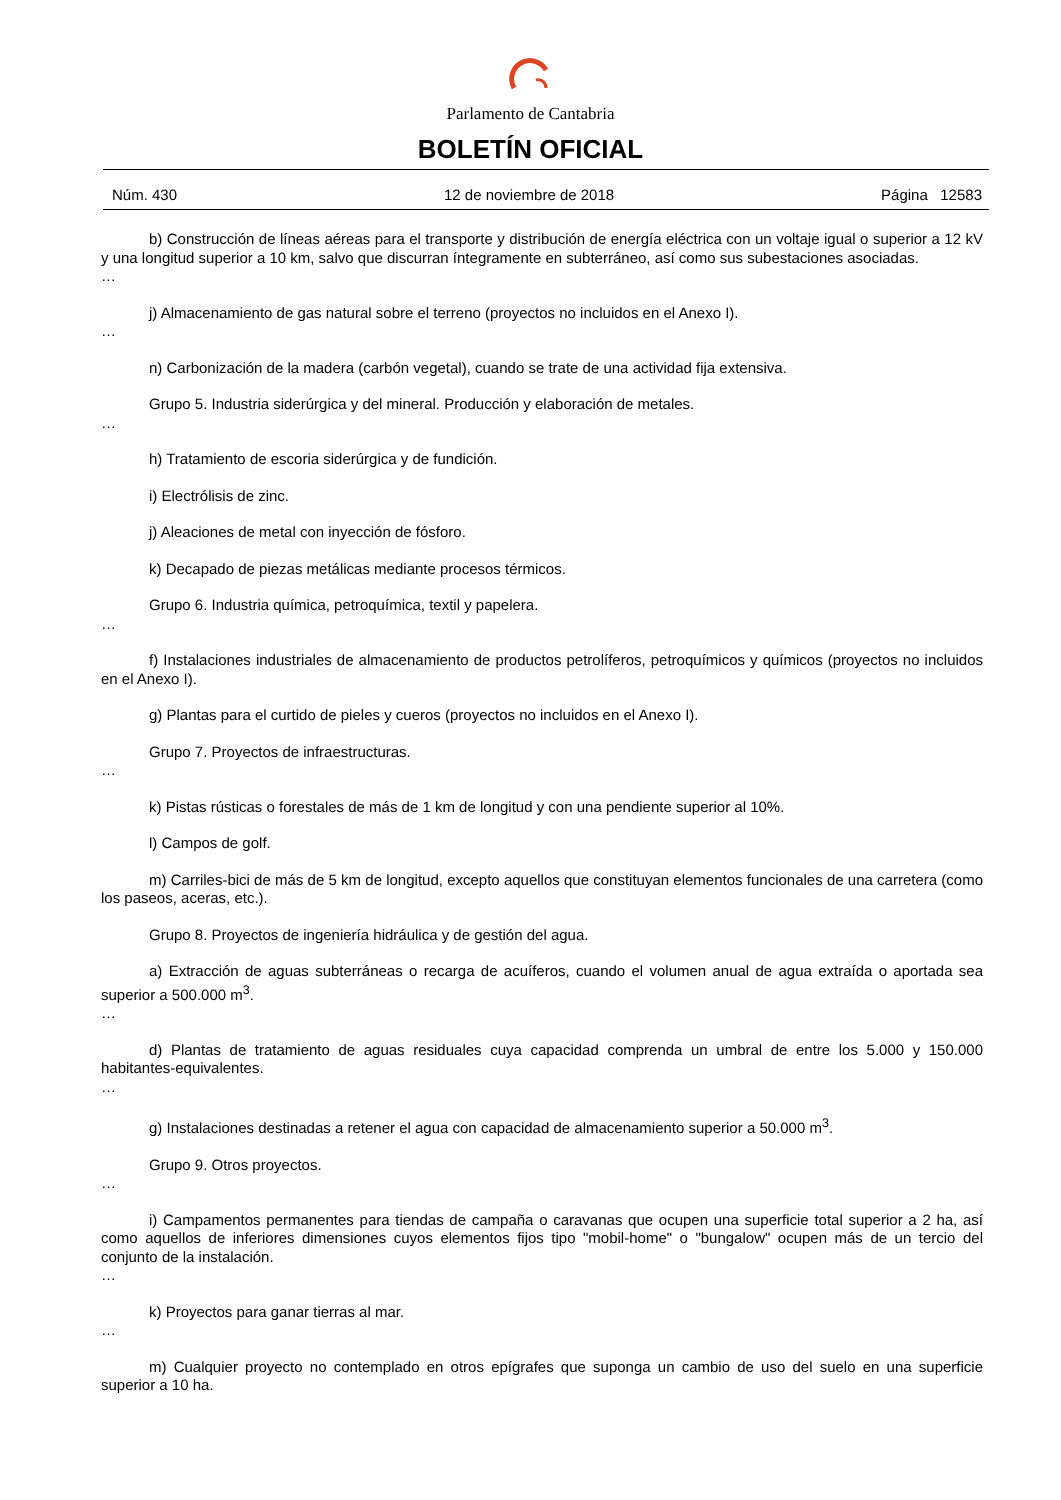Parlamento de Cantabria
BOLETÍN OFICIAL
Núm. 430 12 de noviembre de 2018 Página 12583
b) Construcción de líneas aéreas para el transporte y distribución de energía eléctrica con un voltaje igual o superior a 12 kV y una longitud superior a 10 km, salvo que discurran íntegramente en subterráneo, así como sus subestaciones asociadas.
…
j) Almacenamiento de gas natural sobre el terreno (proyectos no incluidos en el Anexo I).
…
n) Carbonización de la madera (carbón vegetal), cuando se trate de una actividad fija extensiva.
Grupo 5. Industria siderúrgica y del mineral. Producción y elaboración de metales.
…
h) Tratamiento de escoria siderúrgica y de fundición.
i) Electrólisis de zinc.
j) Aleaciones de metal con inyección de fósforo.
k) Decapado de piezas metálicas mediante procesos térmicos.
Grupo 6. Industria química, petroquímica, textil y papelera.
…
f) Instalaciones industriales de almacenamiento de productos petrolíferos, petroquímicos y químicos (proyectos no incluidos en el Anexo I).
g) Plantas para el curtido de pieles y cueros (proyectos no incluidos en el Anexo I).
Grupo 7. Proyectos de infraestructuras.
…
k) Pistas rústicas o forestales de más de 1 km de longitud y con una pendiente superior al 10%.
l) Campos de golf.
m) Carriles-bici de más de 5 km de longitud, excepto aquellos que constituyan elementos funcionales de una carretera (como los paseos, aceras, etc.).
Grupo 8. Proyectos de ingeniería hidráulica y de gestión del agua.
a) Extracción de aguas subterráneas o recarga de acuíferos, cuando el volumen anual de agua extraída o aportada sea superior a 500.000 m<sup>3</sup>.
…
d) Plantas de tratamiento de aguas residuales cuya capacidad comprenda un umbral de entre los 5.000 y 150.000 habitantes-equivalentes.
…
g) Instalaciones destinadas a retener el agua con capacidad de almacenamiento superior a 50.000 m<sup>3</sup>.
Grupo 9. Otros proyectos.
…
i) Campamentos permanentes para tiendas de campaña o caravanas que ocupen una superficie total superior a 2 ha, así como aquellos de inferiores dimensiones cuyos elementos fijos tipo "mobil-home" o "bungalow" ocupen más de un tercio del conjunto de la instalación.
…
k) Proyectos para ganar tierras al mar.
…
m) Cualquier proyecto no contemplado en otros epígrafes que suponga un cambio de uso del suelo en una superficie superior a 10 ha.